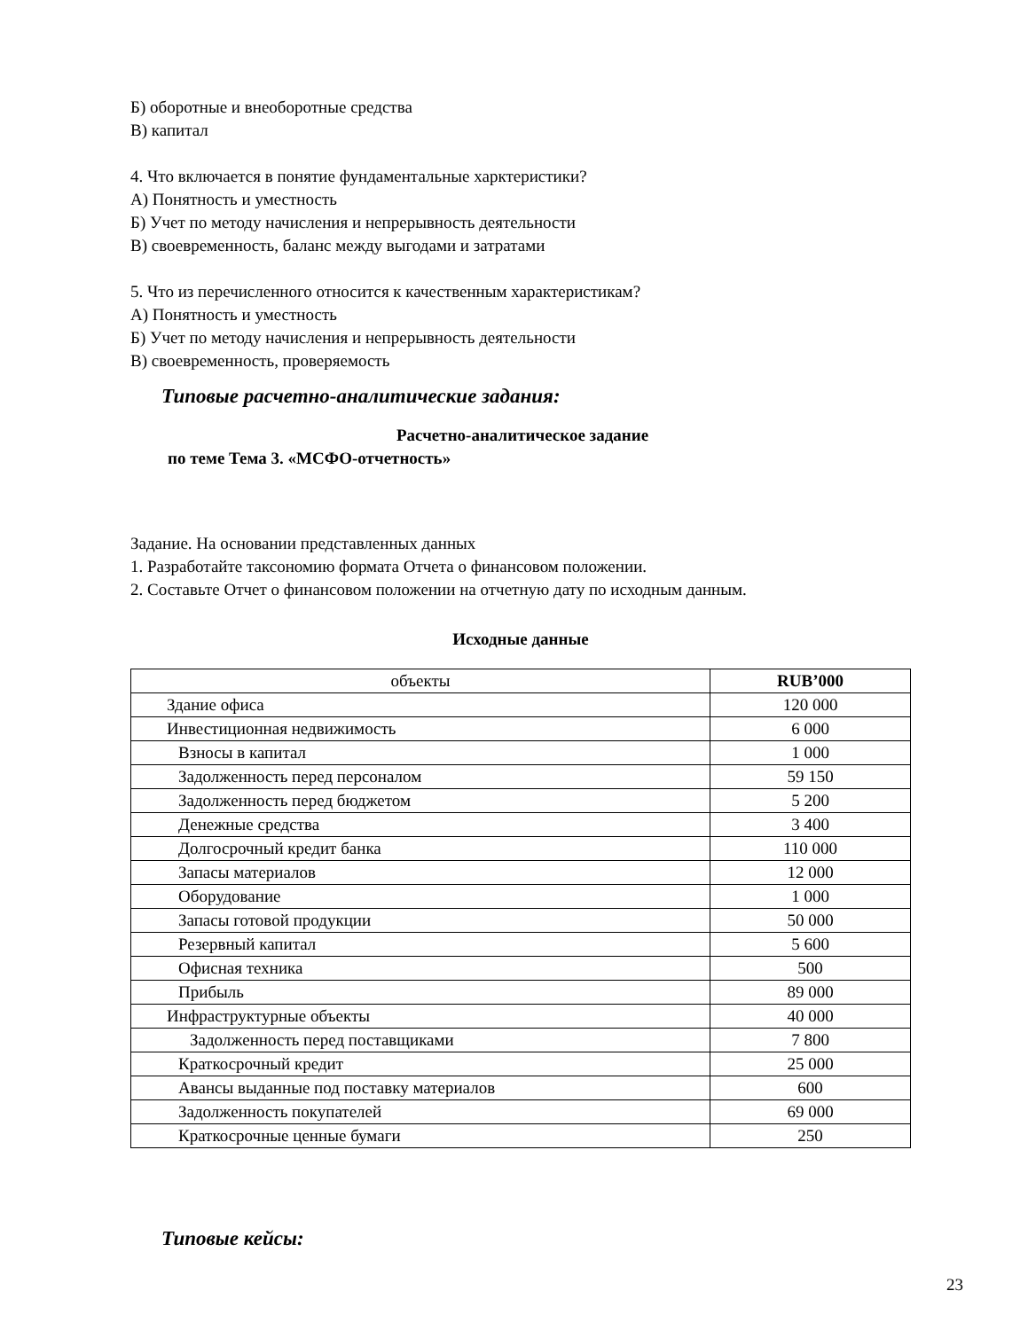Б) оборотные и внеоборотные средства
В) капитал
4. Что включается в понятие фундаментальные харктеристики?
А) Понятность и уместность
Б) Учет по методу начисления и непрерывность деятельности
В) своевременность, баланс между выгодами и затратами
5. Что из перечисленного относится к качественным характеристикам?
А) Понятность и уместность
Б) Учет по методу начисления и непрерывность деятельности
В) своевременность, проверяемость
Типовые расчетно-аналитические задания:
Расчетно-аналитическое задание
по теме Тема 3. «МСФО-отчетность»
Задание. На основании представленных данных
1. Разработайте таксономию формата Отчета о финансовом положении.
2. Составьте Отчет о финансовом положении на отчетную дату по исходным данным.
Исходные данные
| объекты | RUB’000 |
| --- | --- |
| Здание офиса | 120 000 |
| Инвестиционная недвижимость | 6 000 |
| Взносы в капитал | 1 000 |
| Задолженность перед персоналом | 59 150 |
| Задолженность перед бюджетом | 5 200 |
| Денежные средства | 3 400 |
| Долгосрочный кредит банка | 110 000 |
| Запасы материалов | 12 000 |
| Оборудование | 1 000 |
| Запасы готовой продукции | 50 000 |
| Резервный капитал | 5 600 |
| Офисная техника | 500 |
| Прибыль | 89 000 |
| Инфраструктурные объекты | 40 000 |
| Задолженность перед поставщиками | 7 800 |
| Краткосрочный кредит | 25 000 |
| Авансы выданные под поставку материалов | 600 |
| Задолженность покупателей | 69 000 |
| Краткосрочные ценные бумаги | 250 |
Типовые кейсы:
23